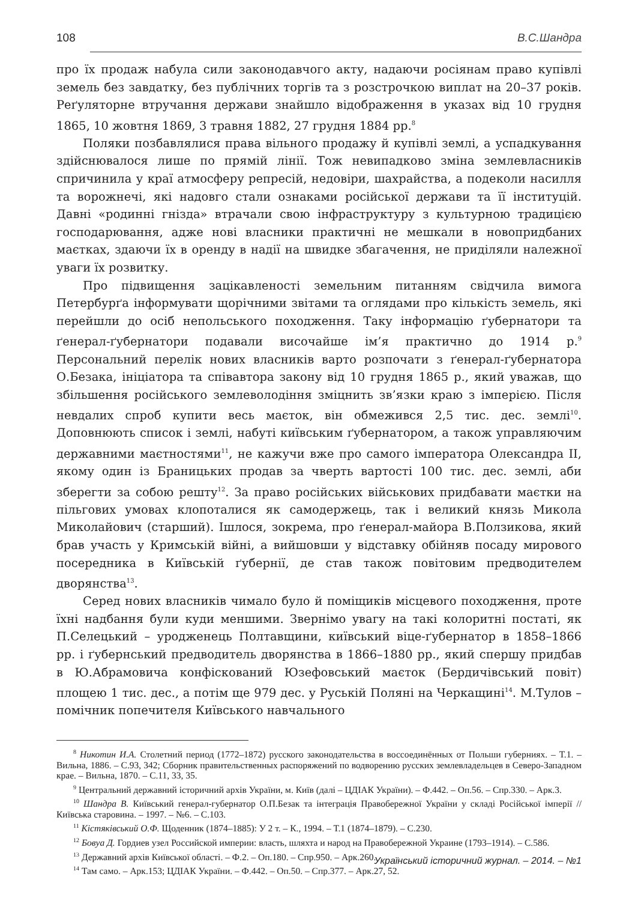108 В.С.Шандра
про їх продаж набула сили законодавчого акту, надаючи росіянам право купівлі земель без завдатку, без публічних торгів та з розстрочкою виплат на 20–37 років. Реґуляторне втручання держави знайшло відображення в указах від 10 грудня 1865, 10 жовтня 1869, 3 травня 1882, 27 грудня 1884 рр.<sup>8</sup>
Поляки позбавлялися права вільного продажу й купівлі землі, а успадкування здійснювалося лише по прямій лінії. Тож невипадково зміна землевласників спричинила у краї атмосферу репресій, недовіри, шахрайства, а подеколи насилля та ворожнечі, які надовго стали ознаками російської держави та її інституцій. Давні «родинні гнізда» втрачали свою інфраструктуру з культурною традицією господарювання, адже нові власники практичні не мешкали в новопридбаних маєтках, здаючи їх в оренду в надії на швидке збагачення, не приділяли належної уваги їх розвитку.
Про підвищення зацікавленості земельним питанням свідчила вимога Петербурґа інформувати щорічними звітами та оглядами про кількість земель, які перейшли до осіб непольського походження. Таку інформацію ґубернатори та ґенерал-ґубернатори подавали височайше ім’я практично до 1914 р.<sup>9</sup> Персональний перелік нових власників варто розпочати з ґенерал-ґубернатора О.Безака, ініціатора та співавтора закону від 10 грудня 1865 р., який уважав, що збільшення російського землеволодіння зміцнить зв’язки краю з імперією. Після невдалих спроб купити весь маєток, він обмежився 2,5 тис. дес. землі<sup>10</sup>. Доповнюють список і землі, набуті київським ґубернатором, а також управляючим державними маєтностями<sup>11</sup>, не кажучи вже про самого імператора Олександра II, якому один із Браницьких продав за чверть вартості 100 тис. дес. землі, аби зберегти за собою решту<sup>12</sup>. За право російських військових придбавати маєтки на пільгових умовах клопоталися як самодержець, так і великий князь Микола Миколайович (старший). Ішлося, зокрема, про ґенерал-майора В.Ползикова, який брав участь у Кримській війні, а вийшовши у відставку обійняв посаду мирового посередника в Київській ґубернії, де став також повітовим предводителем дворянства<sup>13</sup>.
Серед нових власників чимало було й поміщиків місцевого походження, проте їхні надбання були куди меншими. Звернімо увагу на такі колоритні постаті, як П.Селецький – уродженець Полтавщини, київський віце-ґубернатор в 1858–1866 рр. і ґубернський предводитель дворянства в 1866–1880 рр., який спершу придбав в Ю.Абрамовича конфіскований Юзефовський маєток (Бердичівський повіт) площею 1 тис. дес., а потім ще 979 дес. у Руській Поляні на Черкащині<sup>14</sup>. М.Тулов – помічник попечителя Київського навчального
<sup>8</sup> Никотин И.А. Столетний период (1772–1872) русского законодательства в воссоединённых от Польши губерниях. – Т.1. – Вильна, 1886. – С.93, 342; Сборник правительственных распоряжений по водворению русских землевладельцев в Северо-Западном крае. – Вильна, 1870. – С.11, 33, 35.
<sup>9</sup> Центральний державний історичний архів України, м. Київ (далі – ЦДІАК України). – Ф.442. – Оп.56. – Спр.330. – Арк.3.
<sup>10</sup> Шандра В. Київський генерал-губернатор О.П.Безак та інтеграція Правобережної України у складі Російської імперії // Київська старовина. – 1997. – №6. – С.103.
<sup>11</sup> Кістяківський О.Ф. Щоденник (1874–1885): У 2 т. – К., 1994. – Т.1 (1874–1879). – С.230.
<sup>12</sup> Бовуа Д. Гордиев узел Российской империи: власть, шляхта и народ на Правобережной Украине (1793–1914). – С.586.
<sup>13</sup> Державний архів Київської області. – Ф.2. – Оп.180. – Спр.950. – Арк.260.
<sup>14</sup> Там само. – Арк.153; ЦДІАК України. – Ф.442. – Оп.50. – Спр.377. – Арк.27, 52.
Український історичний журнал. – 2014. – №1